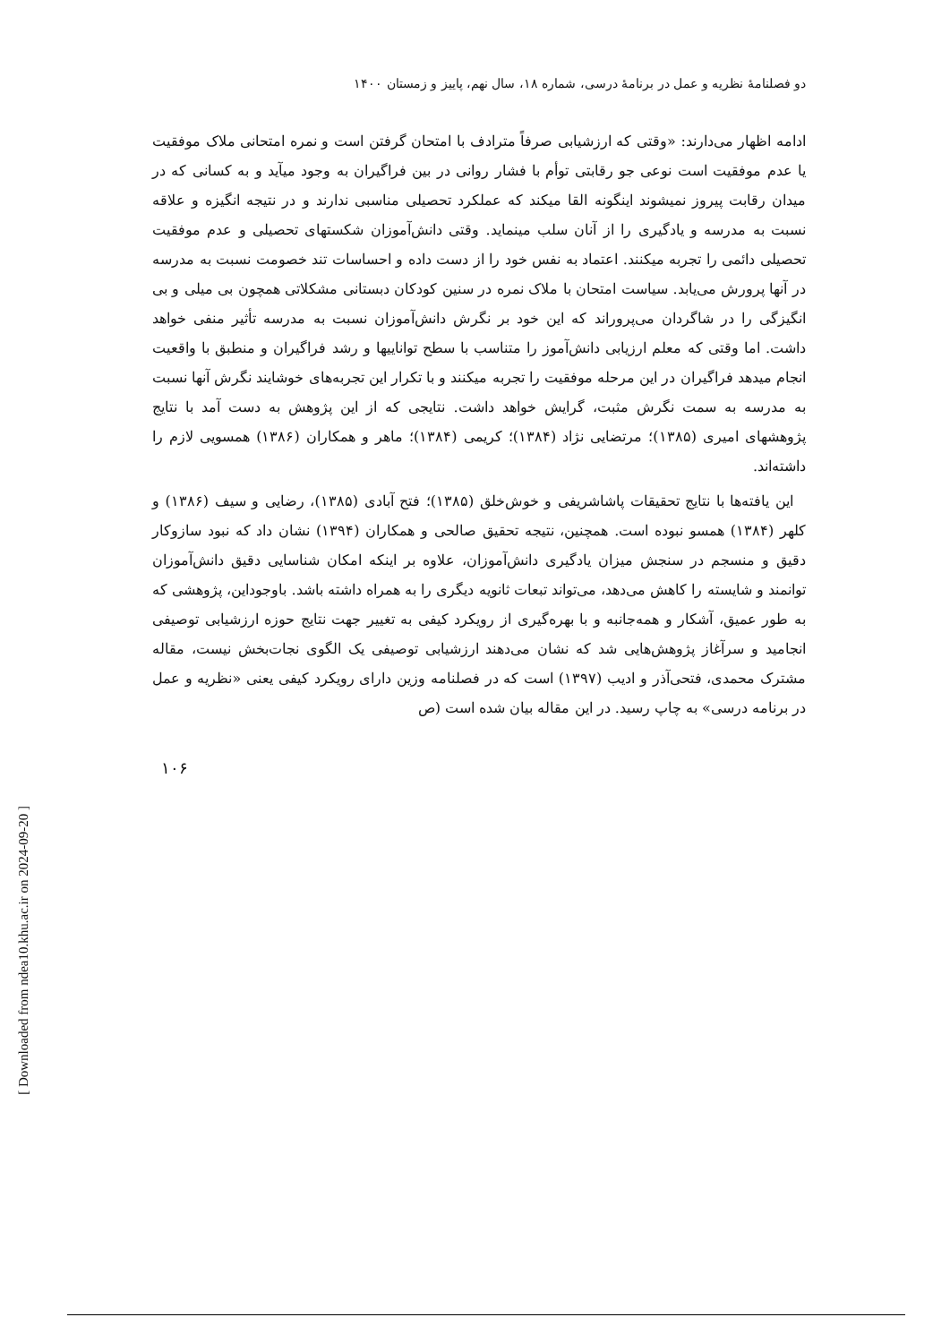دو فصلنامهٔ نظریه و عمل در برنامهٔ درسی، شماره ۱۸، سال نهم، پاییز و زمستان ۱۴۰۰
ادامه اظهار می‌دارند: «وقتی که ارزشیابی صرفاً مترادف با امتحان گرفتن است و نمره امتحانی ملاک موفقیت یا عدم موفقیت است نوعی جو رقابتی توأم با فشار روانی در بین فراگیران به وجود میآید و به کسانی که در میدان رقابت پیروز نمیشوند اینگونه القا میکند که عملکرد تحصیلی مناسبی ندارند و در نتیجه انگیزه و علاقه نسبت به مدرسه و یادگیری را از آنان سلب مینماید. وقتی دانش‌آموزان شکستهای تحصیلی و عدم موفقیت تحصیلی دائمی را تجربه میکنند. اعتماد به نفس خود را از دست داده و احساسات تند خصومت نسبت به مدرسه در آنها پرورش می‌یابد. سیاست امتحان با ملاک نمره در سنین کودکان دبستانی مشکلاتی همچون بی میلی و بی انگیزگی را در شاگردان می‌پروراند که این خود بر نگرش دانش‌آموزان نسبت به مدرسه تأثیر منفی خواهد داشت. اما وقتی که معلم ارزیابی دانش‌آموز را متناسب با سطح تواناییها و رشد فراگیران و منطبق با واقعیت انجام میدهد فراگیران در این مرحله موفقیت را تجربه میکنند و با تکرار این تجربه‌های خوشایند نگرش آنها نسبت به مدرسه به سمت نگرش مثبت، گرایش خواهد داشت. نتایجی که از این پژوهش به دست آمد با نتایج پژوهشهای امیری (۱۳۸۵)؛ مرتضایی نژاد (۱۳۸۴)؛ کریمی (۱۳۸۴)؛ ماهر و همکاران (۱۳۸۶) همسویی لازم را داشته‌اند.
این یافته‌ها با نتایج تحقیقات پاشاشریفی و خوش‌خلق (۱۳۸۵)؛ فتح آبادی (۱۳۸۵)، رضایی و سیف (۱۳۸۶) و کلهر (۱۳۸۴) همسو نبوده است. همچنین، نتیجه تحقیق صالحی و همکاران (۱۳۹۴) نشان داد که نبود سازوکار دقیق و منسجم در سنجش میزان یادگیری دانش‌آموزان، علاوه بر اینکه امکان شناسایی دقیق دانش‌آموزان توانمند و شایسته را کاهش می‌دهد، می‌تواند تبعات ثانویه دیگری را به همراه داشته باشد. باوجوداین، پژوهشی که به طور عمیق، آشکار و همه‌جانبه و با بهره‌گیری از رویکرد کیفی به تغییر جهت نتایج حوزه ارزشیابی توصیفی انجامید و سرآغاز پژوهش‌هایی شد که نشان می‌دهند ارزشیابی توصیفی یک الگوی نجات‌بخش نیست، مقاله مشترک محمدی، فتحی‌آذر و ادیب (۱۳۹۷) است که در فصلنامه وزین دارای رویکرد کیفی یعنی «نظریه و عمل در برنامه درسی» به چاپ رسید. در این مقاله بیان شده است (ص
۱۰۶
[ Downloaded from ndea10.khu.ac.ir on 2024-09-20 ]